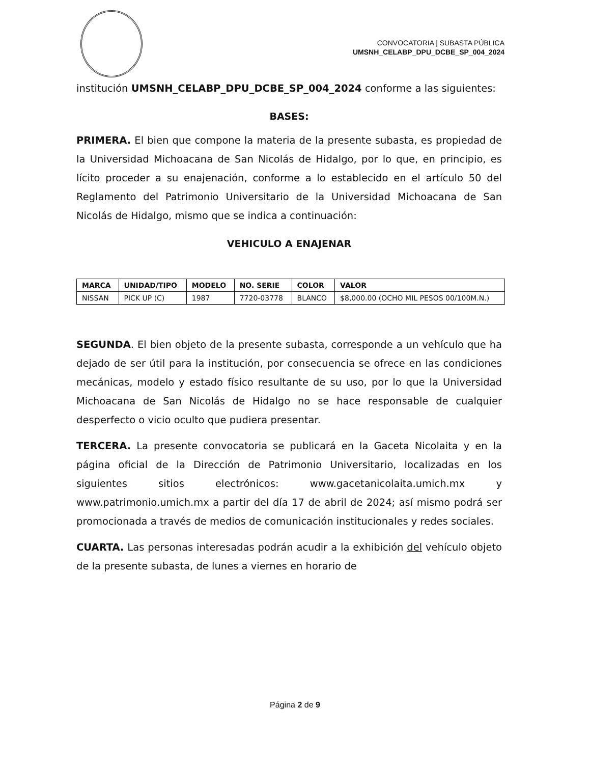CONVOCATORIA | SUBASTA PÚBLICA
UMSNH_CELABP_DPU_DCBE_SP_004_2024
institución UMSNH_CELABP_DPU_DCBE_SP_004_2024 conforme a las siguientes:
BASES:
PRIMERA. El bien que compone la materia de la presente subasta, es propiedad de la Universidad Michoacana de San Nicolás de Hidalgo, por lo que, en principio, es lícito proceder a su enajenación, conforme a lo establecido en el artículo 50 del Reglamento del Patrimonio Universitario de la Universidad Michoacana de San Nicolás de Hidalgo, mismo que se indica a continuación:
VEHICULO A ENAJENAR
| MARCA | UNIDAD/TIPO | MODELO | NO. SERIE | COLOR | VALOR |
| --- | --- | --- | --- | --- | --- |
| NISSAN | PICK UP (C) | 1987 | 7720-03778 | BLANCO | $8,000.00 (OCHO MIL PESOS 00/100M.N.) |
SEGUNDA. El bien objeto de la presente subasta, corresponde a un vehículo que ha dejado de ser útil para la institución, por consecuencia se ofrece en las condiciones mecánicas, modelo y estado físico resultante de su uso, por lo que la Universidad Michoacana de San Nicolás de Hidalgo no se hace responsable de cualquier desperfecto o vicio oculto que pudiera presentar.
TERCERA. La presente convocatoria se publicará en la Gaceta Nicolaita y en la página oficial de la Dirección de Patrimonio Universitario, localizadas en los siguientes sitios electrónicos: www.gacetanicolaita.umich.mx y www.patrimonio.umich.mx a partir del día 17 de abril de 2024; así mismo podrá ser promocionada a través de medios de comunicación institucionales y redes sociales.
CUARTA. Las personas interesadas podrán acudir a la exhibición del vehículo objeto de la presente subasta, de lunes a viernes en horario de
Página 2 de 9